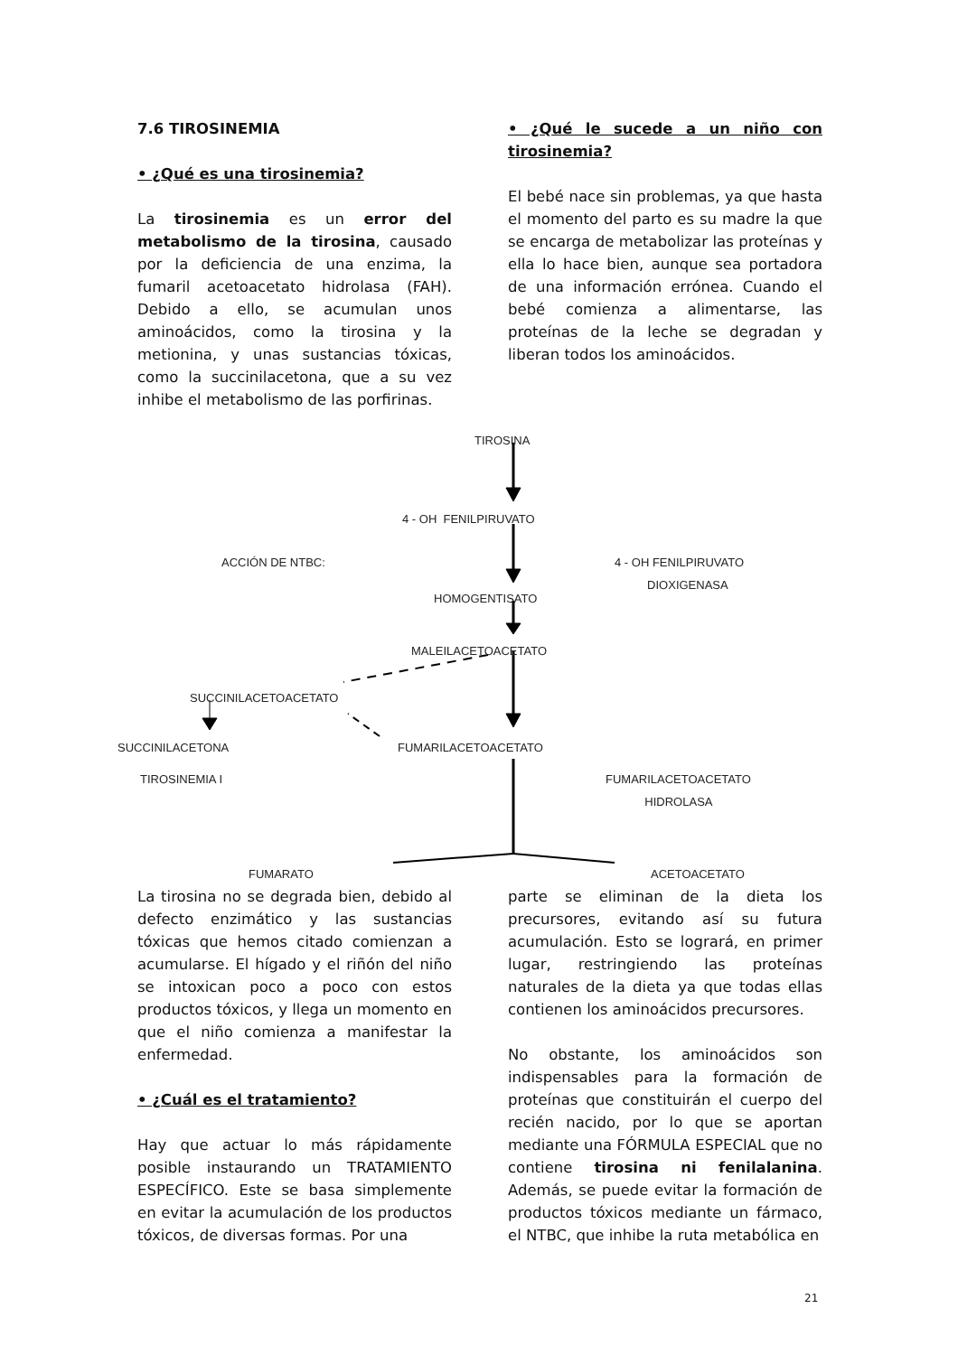7.6 TIROSINEMIA
• ¿Qué es una tirosinemia?
La tirosinemia es un error del metabolismo de la tirosina, causado por la deficiencia de una enzima, la fumaril acetoacetato hidrolasa (FAH). Debido a ello, se acumulan unos aminoácidos, como la tirosina y la metionina, y unas sustancias tóxicas, como la succinilacetona, que a su vez inhibe el metabolismo de las porfirinas.
• ¿Qué le sucede a un niño con tirosinemia?
El bebé nace sin problemas, ya que hasta el momento del parto es su madre la que se encarga de metabolizar las proteínas y ella lo hace bien, aunque sea portadora de una información errónea. Cuando el bebé comienza a alimentarse, las proteínas de la leche se degradan y liberan todos los aminoácidos.
TIROSINA
4 - OH FENILPIRUVATO
ACCIÓN DE NTBC: 4 - OH FENILPIRUVATO
DIOXIGENASA
HOMOGENTISATO
MALEILACETOACETATO
SUCCINILACETOACETATO
SUCCINILACETONA FUMARILACETOACETATO
TIROSINEMIA I FUMARILACETOACETATO
HIDROLASA
FUMARATO ACETOACETATO
La tirosina no se degrada bien, debido al defecto enzimático y las sustancias tóxicas que hemos citado comienzan a acumularse. El hígado y el riñón del niño se intoxican poco a poco con estos productos tóxicos, y llega un momento en que el niño comienza a manifestar la enfermedad.
• ¿Cuál es el tratamiento?
Hay que actuar lo más rápidamente posible instaurando un TRATAMIENTO ESPECÍFICO. Este se basa simplemente en evitar la acumulación de los productos tóxicos, de diversas formas. Por una
parte se eliminan de la dieta los precursores, evitando así su futura acumulación. Esto se logrará, en primer lugar, restringiendo las proteínas naturales de la dieta ya que todas ellas contienen los aminoácidos precursores.
No obstante, los aminoácidos son indispensables para la formación de proteínas que constituirán el cuerpo del recién nacido, por lo que se aportan mediante una FÓRMULA ESPECIAL que no contiene tirosina ni fenilalanina. Además, se puede evitar la formación de productos tóxicos mediante un fármaco, el NTBC, que inhibe la ruta metabólica en
21